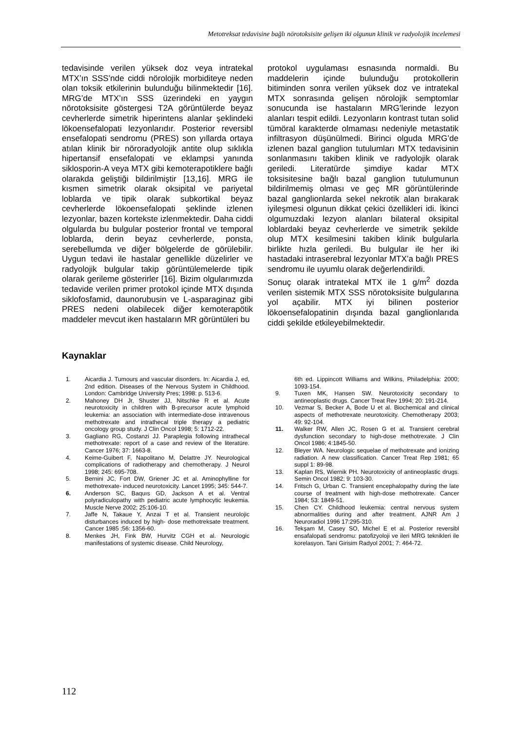Metotreksat tedavisine bağlı nörotoksisite gelişen iki olgunun klinik ve radyolojik incelemesi
tedavisinde verilen yüksek doz veya intratekal MTX’ın SSS’nde ciddi nörolojik morbiditeye neden olan toksik etkilerinin bulunduğu bilinmektedir [16]. MRG’de MTX’ın SSS üzerindeki en yaygın nörotoksisite göstergesi T2A görüntülerde beyaz cevherlerde simetrik hiperintens alanlar şeklindeki lökoensefalopati lezyonlarıdır. Posterior reversibl ensefalopati sendromu (PRES) son yıllarda ortaya atılan klinik bir nöroradyolojik antite olup sıklıkla hipertansif ensefalopati ve eklampsi yanında siklosporin-A veya MTX gibi kemoterapotiklere bağlı olarakda geliştiği bildirilmiştir [13,16]. MRG ile kısmen simetrik olarak oksipital ve pariyetal loblarda ve tipik olarak subkortikal beyaz cevherlerde lökoensefalopati şeklinde izlenen lezyonlar, bazen kortekste izlenmektedir. Daha ciddi olgularda bu bulgular posterior frontal ve temporal loblarda, derin beyaz cevherlerde, ponsta, serebellumda ve diğer bölgelerde de görülebilir. Uygun tedavi ile hastalar genellikle düzelirler ve radyolojik bulgular takip görüntülemelerde tipik olarak gerileme gösterirler [16]. Bizim olgularımızda tedavide verilen primer protokol içinde MTX dışında siklofosfamid, daunorubusin ve L-asparaginaz gibi PRES nedeni olabilecek diğer kemoterapötik maddeler mevcut iken hastaların MR görüntüleri bu
protokol uygulaması esnasında normaldi. Bu maddelerin içinde bulunduğu protokollerin bitiminden sonra verilen yüksek doz ve intratekal MTX sonrasında gelişen nörolojik semptomlar sonucunda ise hastaların MRG’lerinde lezyon alanları tespit edildi. Lezyonların kontrast tutan solid tümöral karakterde olmaması nedeniyle metastatik infiltrasyon düşünülmedi. Birinci olguda MRG’de izlenen bazal ganglion tutulumları MTX tedavisinin sonlanmasını takiben klinik ve radyolojik olarak geriledi. Literatürde şimdiye kadar MTX toksisitesine bağlı bazal ganglion tutulumunun bildirilmemiş olması ve geç MR görüntülerinde bazal ganglionlarda sekel nekrotik alan bırakarak iyileşmesi olgunun dikkat çekici özellikleri idi. İkinci olgumuzdaki lezyon alanları bilateral oksipital loblardaki beyaz cevherlerde ve simetrik şekilde olup MTX kesilmesini takiben klinik bulgularla birlikte hızla geriledi. Bu bulgular ile her iki hastadaki intraserebral lezyonlar MTX’a bağlı PRES sendromu ile uyumlu olarak değerlendirildi.
Sonuç olarak intratekal MTX ile 1 g/m<sup>2</sup> dozda verilen sistemik MTX SSS nörotoksisite bulgularına yol açabilir. MTX iyi bilinen posterior lökoensefalopatinin dışında bazal ganglionlarıda ciddi şekilde etkileyebilmektedir.
Kaynaklar
1. Aicardia J. Tumours and vascular disorders. In: Aicardia J, ed, 2nd edition. Diseases of the Nervous System in Childhood. London: Cambridge University Pres; 1998: p. 513-6.
2. Mahoney DH Jr, Shuster JJ, Nitschke R et al. Acute neurotoxicity in children with B-precursor acute lymphoid leukemia: an association with intermediate-dose intravenous methotrexate and intrathecal triple therapy a pediatric oncology group study. J Clin Oncol 1998; 5: 1712-22.
3. Gagliano RG, Costanzi JJ. Paraplegia following intrathecal methotrexate: report of a case and review of the literatüre. Cancer 1976; 37: 1663-8.
4. Keime-Guibert F, Napolitano M, Delattre JY. Neurological complications of radiotherapy and chemotherapy. J Neurol 1998; 245: 695-708.
5. Bernini JC, Fort DW, Griener JC et al. Aminophylline for methotrexate- induced neurotoxicity. Lancet 1995; 345: 544-7.
6. Anderson SC, Baquıs GD, Jackson A et al. Ventral polyradiculopathy with pediatric acute lymphocytic leukemia. Muscle Nerve 2002; 25:106-10.
7. Jaffe N, Takaue Y, Anzai T et al. Transient neurolojic disturbances induced by high- dose methotreksate treatment. Cancer 1985 ;56: 1356-60.
8. Menkes JH, Fink BW, Hurvitz CGH et al. Neurologic manifestations of systemic disease. Child Neurology,
6th ed. Lippincott Williams and Wilkins, Philadelphia: 2000; 1093-154.
9. Tuxen MK, Hansen SW. Neurotoxicity secondary to antineoplastic drugs. Cancer Treat Rev 1994; 20: 191-214.
10. Vezmar S, Becker A, Bode U et al. Biochemical and clinical aspects of methotrexate neurotoxicity. Chemotherapy 2003; 49: 92-104.
11. Walker RW, Allen JC, Rosen G et al. Transient cerebral dysfunction secondary to high-dose methotrexate. J Clin Oncol 1986; 4:1845-50.
12. Bleyer WA. Neurologic sequelae of methotrexate and ionizing radiation. A new classification. Cancer Treat Rep 1981; 65 suppl 1: 89-98.
13. Kaplan RS, Wiernik PH. Neurotoxicity of antineoplastic drugs. Semin Oncol 1982; 9: 103-30.
14. Fritsch G, Urban C. Transient encephalopathy during the late course of treatment with high-dose methotrexate. Cancer 1984; 53: 1849-51.
15. Chen CY. Childhood leukemia: central nervous system abnormalities during and after treatment. AJNR Am J Neuroradiol 1996 17:295-310.
16. Tekşam M, Casey SO, Michel E et al. Posterior reversibl ensafalopati sendromu: patofizyoloji ve ileri MRG teknikleri ile korelasyon. Tani Girisim Radyol 2001; 7: 464-72.
112